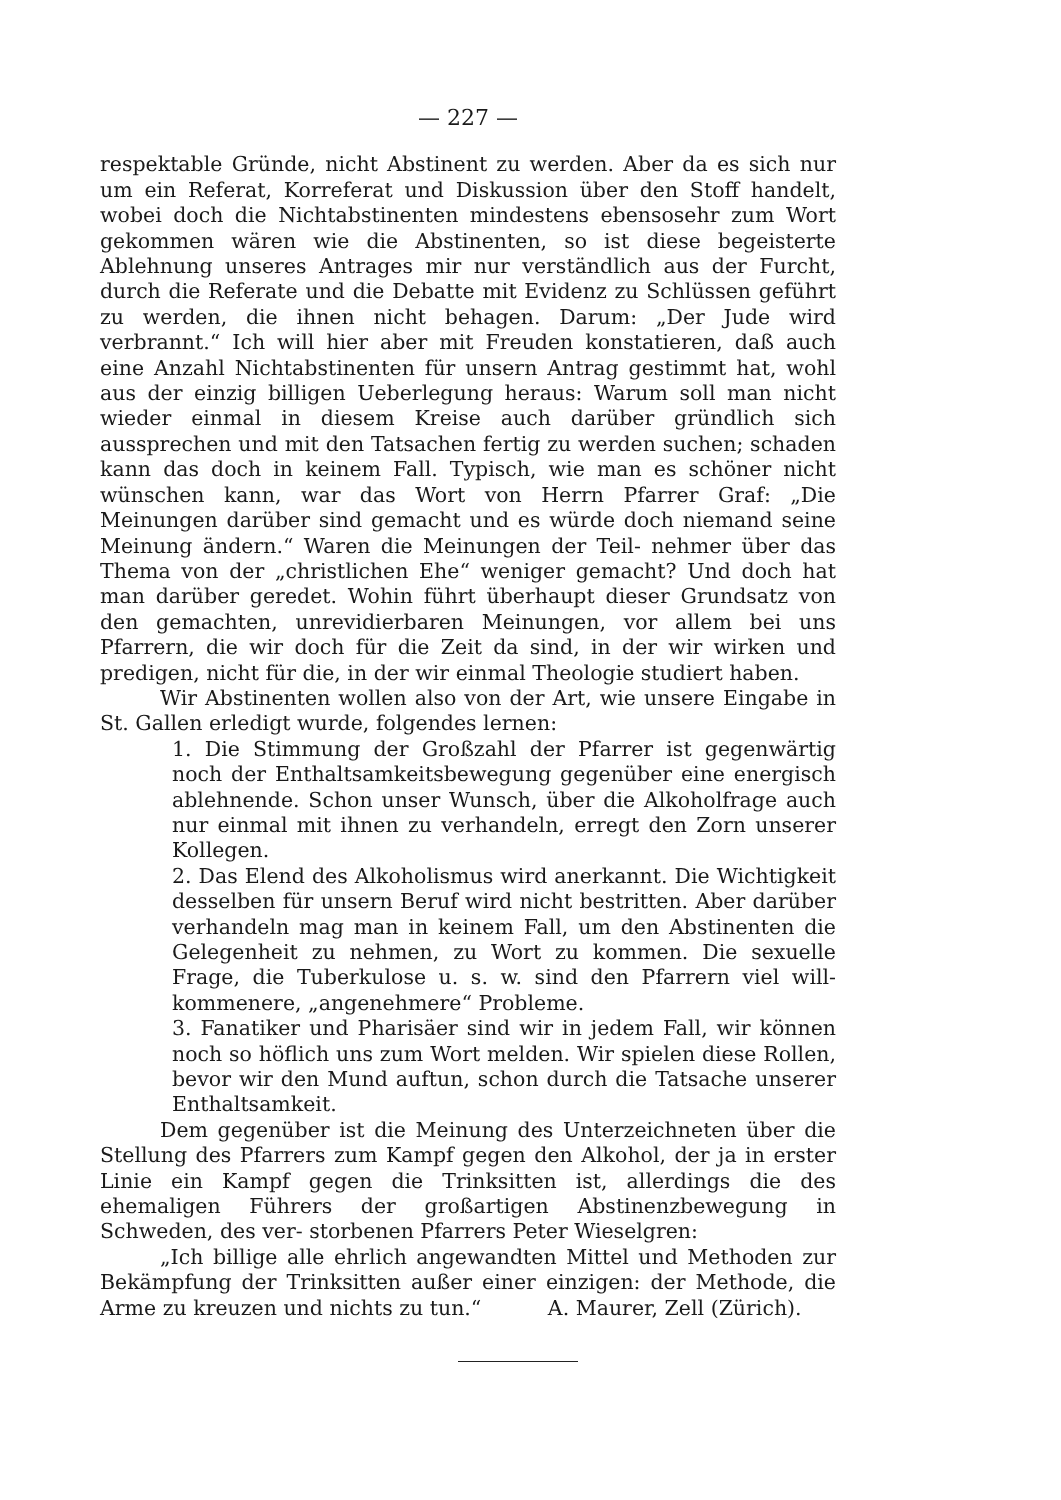— 227 —
respektable Gründe, nicht Abstinent zu werden. Aber da es sich nur um ein Referat, Korreferat und Diskussion über den Stoff handelt, wobei doch die Nichtabstinenten mindestens ebensosehr zum Wort gekommen wären wie die Abstinenten, so ist diese begeisterte Ablehnung unseres Antrages mir nur verständlich aus der Furcht, durch die Referate und die Debatte mit Evidenz zu Schlüssen geführt zu werden, die ihnen nicht behagen. Darum: „Der Jude wird verbrannt.“ Ich will hier aber mit Freuden konstatieren, daß auch eine Anzahl Nichtabstinenten für unsern Antrag gestimmt hat, wohl aus der einzig billigen Ueberlegung heraus: Warum soll man nicht wieder einmal in diesem Kreise auch darüber gründlich sich aussprechen und mit den Tatsachen fertig zu werden suchen; schaden kann das doch in keinem Fall. Typisch, wie man es schöner nicht wünschen kann, war das Wort von Herrn Pfarrer Graf: „Die Meinungen darüber sind gemacht und es würde doch niemand seine Meinung ändern.“ Waren die Meinungen der Teil- nehmer über das Thema von der „christlichen Ehe“ weniger gemacht? Und doch hat man darüber geredet. Wohin führt überhaupt dieser Grundsatz von den gemachten, unrevidierbaren Meinungen, vor allem bei uns Pfarrern, die wir doch für die Zeit da sind, in der wir wirken und predigen, nicht für die, in der wir einmal Theologie studiert haben.
Wir Abstinenten wollen also von der Art, wie unsere Eingabe in St. Gallen erledigt wurde, folgendes lernen:
1. Die Stimmung der Großzahl der Pfarrer ist gegenwärtig noch der Enthaltsamkeitsbewegung gegenüber eine energisch ablehnende. Schon unser Wunsch, über die Alkoholfrage auch nur einmal mit ihnen zu verhandeln, erregt den Zorn unserer Kollegen.
2. Das Elend des Alkoholismus wird anerkannt. Die Wichtigkeit desselben für unsern Beruf wird nicht bestritten. Aber darüber verhandeln mag man in keinem Fall, um den Abstinenten die Gelegenheit zu nehmen, zu Wort zu kommen. Die sexuelle Frage, die Tuberkulose u. s. w. sind den Pfarrern viel will- kommenere, „angenehmere“ Probleme.
3. Fanatiker und Pharisäer sind wir in jedem Fall, wir können noch so höflich uns zum Wort melden. Wir spielen diese Rollen, bevor wir den Mund auftun, schon durch die Tatsache unserer Enthaltsamkeit.
Dem gegenüber ist die Meinung des Unterzeichneten über die Stellung des Pfarrers zum Kampf gegen den Alkohol, der ja in erster Linie ein Kampf gegen die Trinksitten ist, allerdings die des ehemaligen Führers der großartigen Abstinenzbewegung in Schweden, des ver- storbenen Pfarrers Peter Wieselgren:
„Ich billige alle ehrlich angewandten Mittel und Methoden zur Bekämpfung der Trinksitten außer einer einzigen: der Methode, die Arme zu kreuzen und nichts zu tun.“ A. Maurer, Zell (Zürich).